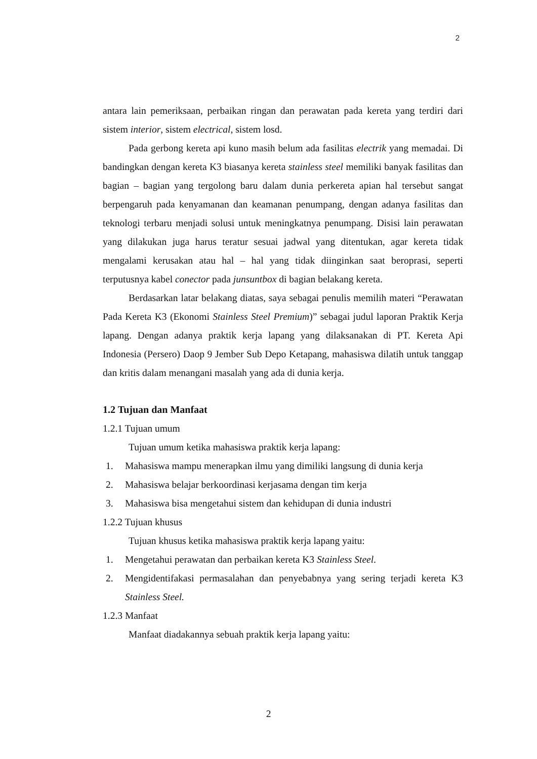2
antara lain pemeriksaan, perbaikan ringan dan perawatan pada kereta yang terdiri dari sistem interior, sistem electrical, sistem losd.
Pada gerbong kereta api kuno masih belum ada fasilitas electrik yang memadai. Di bandingkan dengan kereta K3 biasanya kereta stainless steel memiliki banyak fasilitas dan bagian – bagian yang tergolong baru dalam dunia perkereta apian hal tersebut sangat berpengaruh pada kenyamanan dan keamanan penumpang, dengan adanya fasilitas dan teknologi terbaru menjadi solusi untuk meningkatnya penumpang. Disisi lain perawatan yang dilakukan juga harus teratur sesuai jadwal yang ditentukan, agar kereta tidak mengalami kerusakan atau hal – hal yang tidak diinginkan saat beroprasi, seperti terputusnya kabel conector pada junsuntbox di bagian belakang kereta.
Berdasarkan latar belakang diatas, saya sebagai penulis memilih materi “Perawatan Pada Kereta K3 (Ekonomi Stainless Steel Premium)” sebagai judul laporan Praktik Kerja lapang. Dengan adanya praktik kerja lapang yang dilaksanakan di PT. Kereta Api Indonesia (Persero) Daop 9 Jember Sub Depo Ketapang, mahasiswa dilatih untuk tanggap dan kritis dalam menangani masalah yang ada di dunia kerja.
1.2 Tujuan dan Manfaat
1.2.1 Tujuan umum
Tujuan umum ketika mahasiswa praktik kerja lapang:
1. Mahasiswa mampu menerapkan ilmu yang dimiliki langsung di dunia kerja
2. Mahasiswa belajar berkoordinasi kerjasama dengan tim kerja
3. Mahasiswa bisa mengetahui sistem dan kehidupan di dunia industri
1.2.2 Tujuan khusus
Tujuan khusus ketika mahasiswa praktik kerja lapang yaitu:
1. Mengetahui perawatan dan perbaikan kereta K3 Stainless Steel.
2. Mengidentifakasi permasalahan dan penyebabnya yang sering terjadi kereta K3 Stainless Steel.
1.2.3 Manfaat
Manfaat diadakannya sebuah praktik kerja lapang yaitu:
2